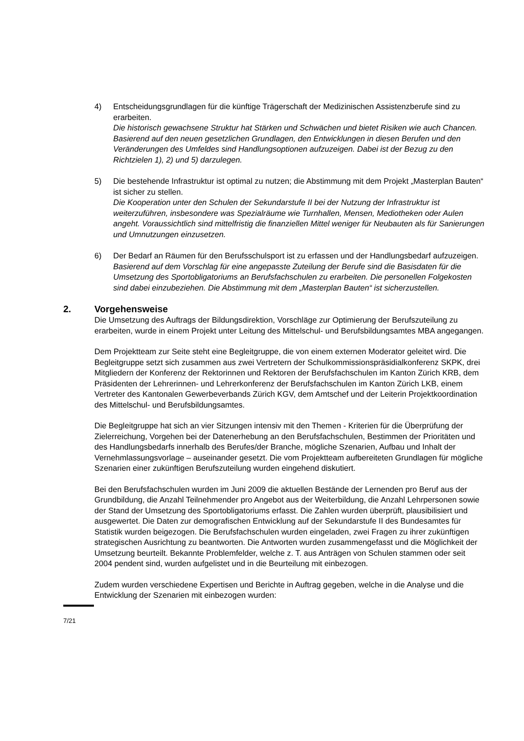4) Entscheidungsgrundlagen für die künftige Trägerschaft der Medizinischen Assistenzberufe sind zu erarbeiten.
Die historisch gewachsene Struktur hat Stärken und Schwächen und bietet Risiken wie auch Chancen. Basierend auf den neuen gesetzlichen Grundlagen, den Entwicklungen in diesen Berufen und den Veränderungen des Umfeldes sind Handlungsoptionen aufzuzeigen. Dabei ist der Bezug zu den Richtzielen 1), 2) und 5) darzulegen.
5) Die bestehende Infrastruktur ist optimal zu nutzen; die Abstimmung mit dem Projekt „Masterplan Bauten“ ist sicher zu stellen.
Die Kooperation unter den Schulen der Sekundarstufe II bei der Nutzung der Infrastruktur ist weiterzuführen, insbesondere was Spezialräume wie Turnhallen, Mensen, Mediotheken oder Aulen angeht. Voraussichtlich sind mittelfristig die finanziellen Mittel weniger für Neubauten als für Sanierungen und Umnutzungen einzusetzen.
6) Der Bedarf an Räumen für den Berufsschulsport ist zu erfassen und der Handlungsbedarf aufzuzeigen.
Basierend auf dem Vorschlag für eine angepasste Zuteilung der Berufe sind die Basisdaten für die Umsetzung des Sportobligatoriums an Berufsfachschulen zu erarbeiten. Die personellen Folgekosten sind dabei einzubeziehen. Die Abstimmung mit dem „Masterplan Bauten“ ist sicherzustellen.
2. Vorgehensweise
Die Umsetzung des Auftrags der Bildungsdirektion, Vorschläge zur Optimierung der Berufszuteilung zu erarbeiten, wurde in einem Projekt unter Leitung des Mittelschul- und Berufsbildungsamtes MBA angegangen.
Dem Projektteam zur Seite steht eine Begleitgruppe, die von einem externen Moderator geleitet wird. Die Begleitgruppe setzt sich zusammen aus zwei Vertretern der Schulkommissionspräsidialkonferenz SKPK, drei Mitgliedern der Konferenz der Rektorinnen und Rektoren der Berufsfachschulen im Kanton Zürich KRB, dem Präsidenten der Lehrerinnen- und Lehrerkonferenz der Berufsfachschulen im Kanton Zürich LKB, einem Vertreter des Kantonalen Gewerbeverbands Zürich KGV, dem Amtschef und der Leiterin Projektkoordination des Mittelschul- und Berufsbildungsamtes.
Die Begleitgruppe hat sich an vier Sitzungen intensiv mit den Themen - Kriterien für die Überprüfung der Zielerreichung, Vorgehen bei der Datenerhebung an den Berufsfachschulen, Bestimmen der Prioritäten und des Handlungsbedarfs innerhalb des Berufes/der Branche, mögliche Szenarien, Aufbau und Inhalt der Vernehmlassungsvorlage – auseinander gesetzt. Die vom Projektteam aufbereiteten Grundlagen für mögliche Szenarien einer zukünftigen Berufszuteilung wurden eingehend diskutiert.
Bei den Berufsfachschulen wurden im Juni 2009 die aktuellen Bestände der Lernenden pro Beruf aus der Grundbildung, die Anzahl Teilnehmender pro Angebot aus der Weiterbildung, die Anzahl Lehrpersonen sowie der Stand der Umsetzung des Sportobligatoriums erfasst. Die Zahlen wurden überprüft, plausibilisiert und ausgewertet. Die Daten zur demografischen Entwicklung auf der Sekundarstufe II des Bundesamtes für Statistik wurden beigezogen. Die Berufsfachschulen wurden eingeladen, zwei Fragen zu ihrer zukünftigen strategischen Ausrichtung zu beantworten. Die Antworten wurden zusammengefasst und die Möglichkeit der Umsetzung beurteilt. Bekannte Problemfelder, welche z. T. aus Anträgen von Schulen stammen oder seit 2004 pendent sind, wurden aufgelistet und in die Beurteilung mit einbezogen.
Zudem wurden verschiedene Expertisen und Berichte in Auftrag gegeben, welche in die Analyse und die Entwicklung der Szenarien mit einbezogen wurden:
7/21